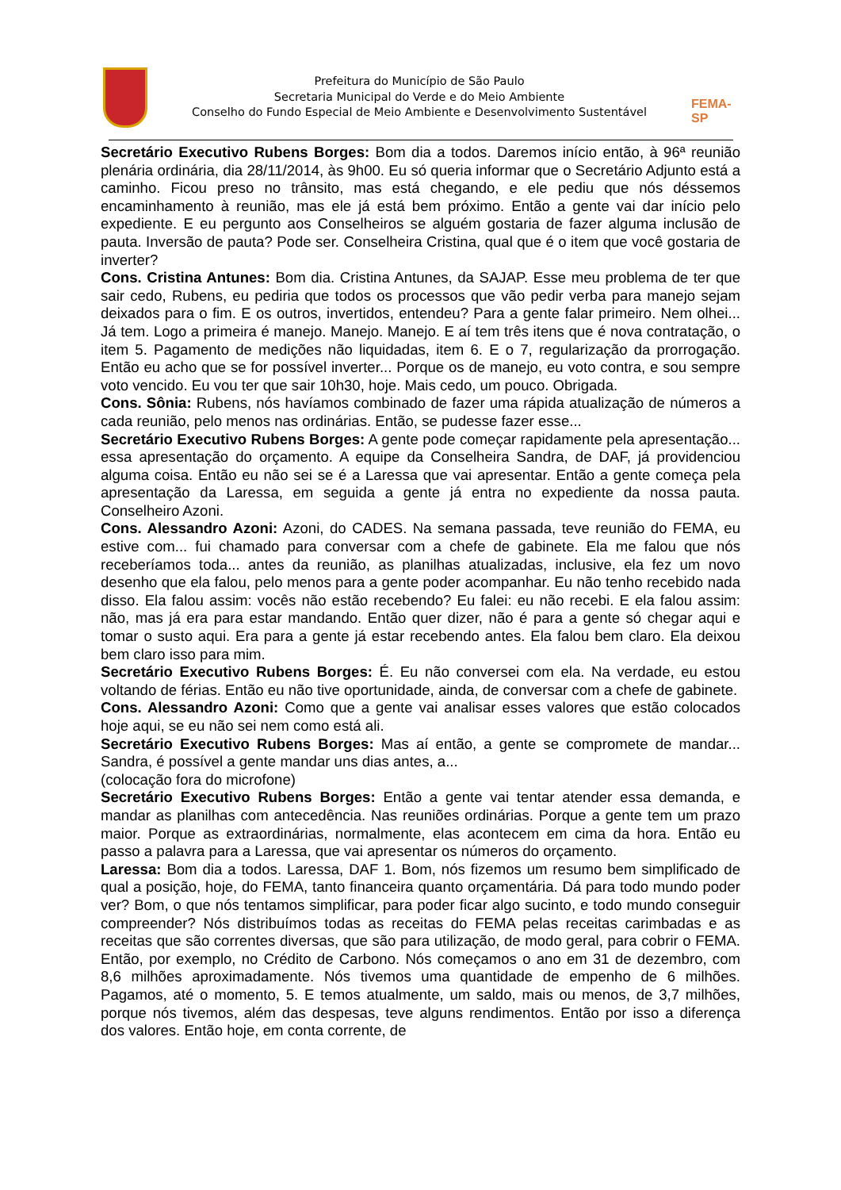Prefeitura do Município de São Paulo
Secretaria Municipal do Verde e do Meio Ambiente
Conselho do Fundo Especial de Meio Ambiente e Desenvolvimento Sustentável
FEMA-SP
Secretário Executivo Rubens Borges: Bom dia a todos. Daremos início então, à 96ª reunião plenária ordinária, dia 28/11/2014, às 9h00. Eu só queria informar que o Secretário Adjunto está a caminho. Ficou preso no trânsito, mas está chegando, e ele pediu que nós déssemos encaminhamento à reunião, mas ele já está bem próximo. Então a gente vai dar início pelo expediente. E eu pergunto aos Conselheiros se alguém gostaria de fazer alguma inclusão de pauta. Inversão de pauta? Pode ser. Conselheira Cristina, qual que é o item que você gostaria de inverter?
Cons. Cristina Antunes: Bom dia. Cristina Antunes, da SAJAP. Esse meu problema de ter que sair cedo, Rubens, eu pediria que todos os processos que vão pedir verba para manejo sejam deixados para o fim. E os outros, invertidos, entendeu? Para a gente falar primeiro. Nem olhei... Já tem. Logo a primeira é manejo. Manejo. Manejo. E aí tem três itens que é nova contratação, o item 5. Pagamento de medições não liquidadas, item 6. E o 7, regularização da prorrogação. Então eu acho que se for possível inverter... Porque os de manejo, eu voto contra, e sou sempre voto vencido. Eu vou ter que sair 10h30, hoje. Mais cedo, um pouco. Obrigada.
Cons. Sônia: Rubens, nós havíamos combinado de fazer uma rápida atualização de números a cada reunião, pelo menos nas ordinárias. Então, se pudesse fazer esse...
Secretário Executivo Rubens Borges: A gente pode começar rapidamente pela apresentação... essa apresentação do orçamento. A equipe da Conselheira Sandra, de DAF, já providenciou alguma coisa. Então eu não sei se é a Laressa que vai apresentar. Então a gente começa pela apresentação da Laressa, em seguida a gente já entra no expediente da nossa pauta. Conselheiro Azoni.
Cons. Alessandro Azoni: Azoni, do CADES. Na semana passada, teve reunião do FEMA, eu estive com... fui chamado para conversar com a chefe de gabinete. Ela me falou que nós receberíamos toda... antes da reunião, as planilhas atualizadas, inclusive, ela fez um novo desenho que ela falou, pelo menos para a gente poder acompanhar. Eu não tenho recebido nada disso. Ela falou assim: vocês não estão recebendo? Eu falei: eu não recebi. E ela falou assim: não, mas já era para estar mandando. Então quer dizer, não é para a gente só chegar aqui e tomar o susto aqui. Era para a gente já estar recebendo antes. Ela falou bem claro. Ela deixou bem claro isso para mim.
Secretário Executivo Rubens Borges: É. Eu não conversei com ela. Na verdade, eu estou voltando de férias. Então eu não tive oportunidade, ainda, de conversar com a chefe de gabinete.
Cons. Alessandro Azoni: Como que a gente vai analisar esses valores que estão colocados hoje aqui, se eu não sei nem como está ali.
Secretário Executivo Rubens Borges: Mas aí então, a gente se compromete de mandar... Sandra, é possível a gente mandar uns dias antes, a...
(colocação fora do microfone)
Secretário Executivo Rubens Borges: Então a gente vai tentar atender essa demanda, e mandar as planilhas com antecedência. Nas reuniões ordinárias. Porque a gente tem um prazo maior. Porque as extraordinárias, normalmente, elas acontecem em cima da hora. Então eu passo a palavra para a Laressa, que vai apresentar os números do orçamento.
Laressa: Bom dia a todos. Laressa, DAF 1. Bom, nós fizemos um resumo bem simplificado de qual a posição, hoje, do FEMA, tanto financeira quanto orçamentária. Dá para todo mundo poder ver? Bom, o que nós tentamos simplificar, para poder ficar algo sucinto, e todo mundo conseguir compreender? Nós distribuímos todas as receitas do FEMA pelas receitas carimbadas e as receitas que são correntes diversas, que são para utilização, de modo geral, para cobrir o FEMA. Então, por exemplo, no Crédito de Carbono. Nós começamos o ano em 31 de dezembro, com 8,6 milhões aproximadamente. Nós tivemos uma quantidade de empenho de 6 milhões. Pagamos, até o momento, 5. E temos atualmente, um saldo, mais ou menos, de 3,7 milhões, porque nós tivemos, além das despesas, teve alguns rendimentos. Então por isso a diferença dos valores. Então hoje, em conta corrente, de